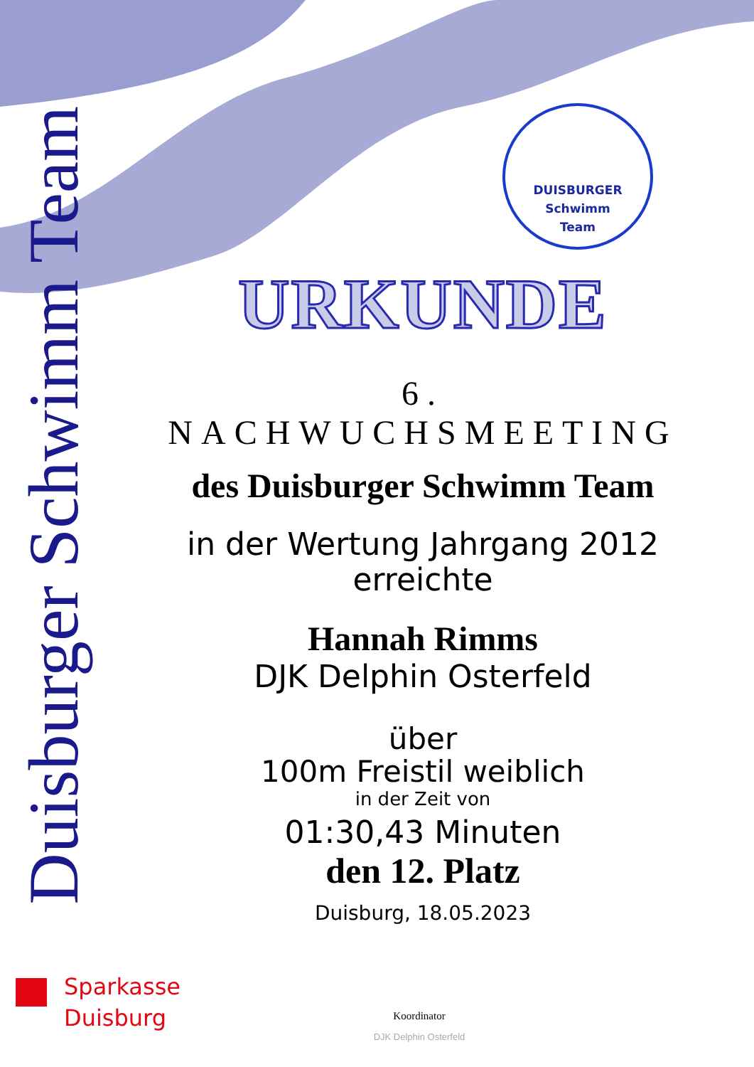Duisburger Schwimm Team
DUISBURGER
Schwimm
Team
URKUNDE
6. NACHWUCHSMEETING
des Duisburger Schwimm Team
in der Wertung Jahrgang 2012
erreichte
Hannah Rimms
DJK Delphin Osterfeld
über
100m Freistil weiblich
in der Zeit von
01:30,43 Minuten
den 12. Platz
Duisburg, 18.05.2023
Sparkasse
Duisburg
Koordinator
DJK Delphin Osterfeld